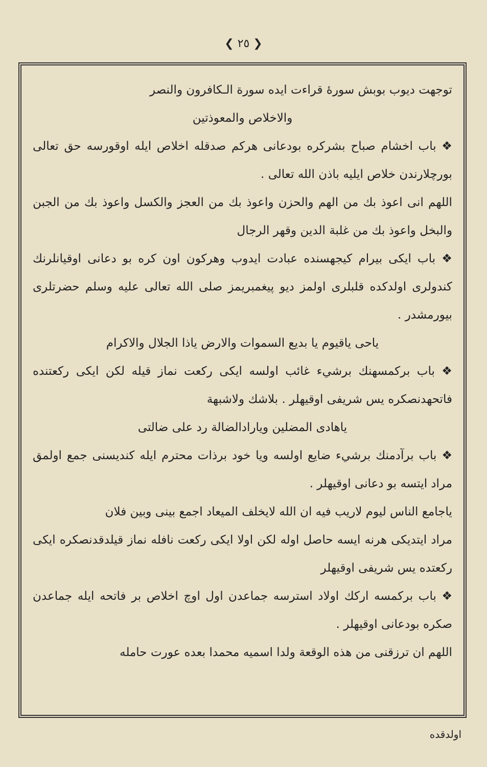❮ ٢٥ ❯
توجهت ديوب بوبش سورهٔ قراءت ايده سورة الـكافرون والنصر
والاخلاص والمعوذتين
❖ باب اخشام صباح بشركره بودعانى هركم صدقله اخلاص ايله اوقورسه حق تعالى بورچلارندن خلاص ايليه باذن الله تعالى .
اللهم انى اعوذ بك من الهم والحزن واعوذ بك من العجز والكسل واعوذ بك من الجبن والبخل واعوذ بك من غلبة الدين وقهر الرجال
❖ باب ايكى بيرام كيجهسنده عبادت ايدوب وهركون اون كره بو دعانى اوقيانلرنك كندولرى اولدكده قلبلرى اولمز ديو پيغمبريمز صلى الله تعالى عليه وسلم حضرتلرى بيورمشدر .
ياحى ياقيوم يا بديع السموات والارض ياذا الجلال والاكرام
❖ باب بركمسهنك برشيء غائب اولسه ايكى ركعت نماز قيله لكن ايكى ركعتنده فاتحهدنصكره يس شريفى اوقيهلر . بلاشك ولاشبهة
ياهادى المضلين ويارادالضالة رد على ضالتى
❖ باب برآدمنك برشيء ضايع اولسه ويا خود برذات محترم ايله كنديسنى جمع اولمق مراد ايتسه بو دعانى اوقيهلر .
ياجامع الناس ليوم لاريب فيه ان الله لايخلف الميعاد اجمع بينى وبين فلان
مراد ايتديكى هرنه ايسه حاصل اوله لكن اولا ايكى ركعت نافله نماز قيلدقدنصكره ايكى ركعتده يس شريفى اوقيهلر
❖ باب بركمسه اركك اولاد استرسه جماعدن اول اوچ اخلاص بر فاتحه ايله جماعدن صكره بودعانى اوقيهلر .
اللهم ان ترزقنى من هذه الوقعة ولدا اسميه محمدا بعده عورت حامله
اولدقده